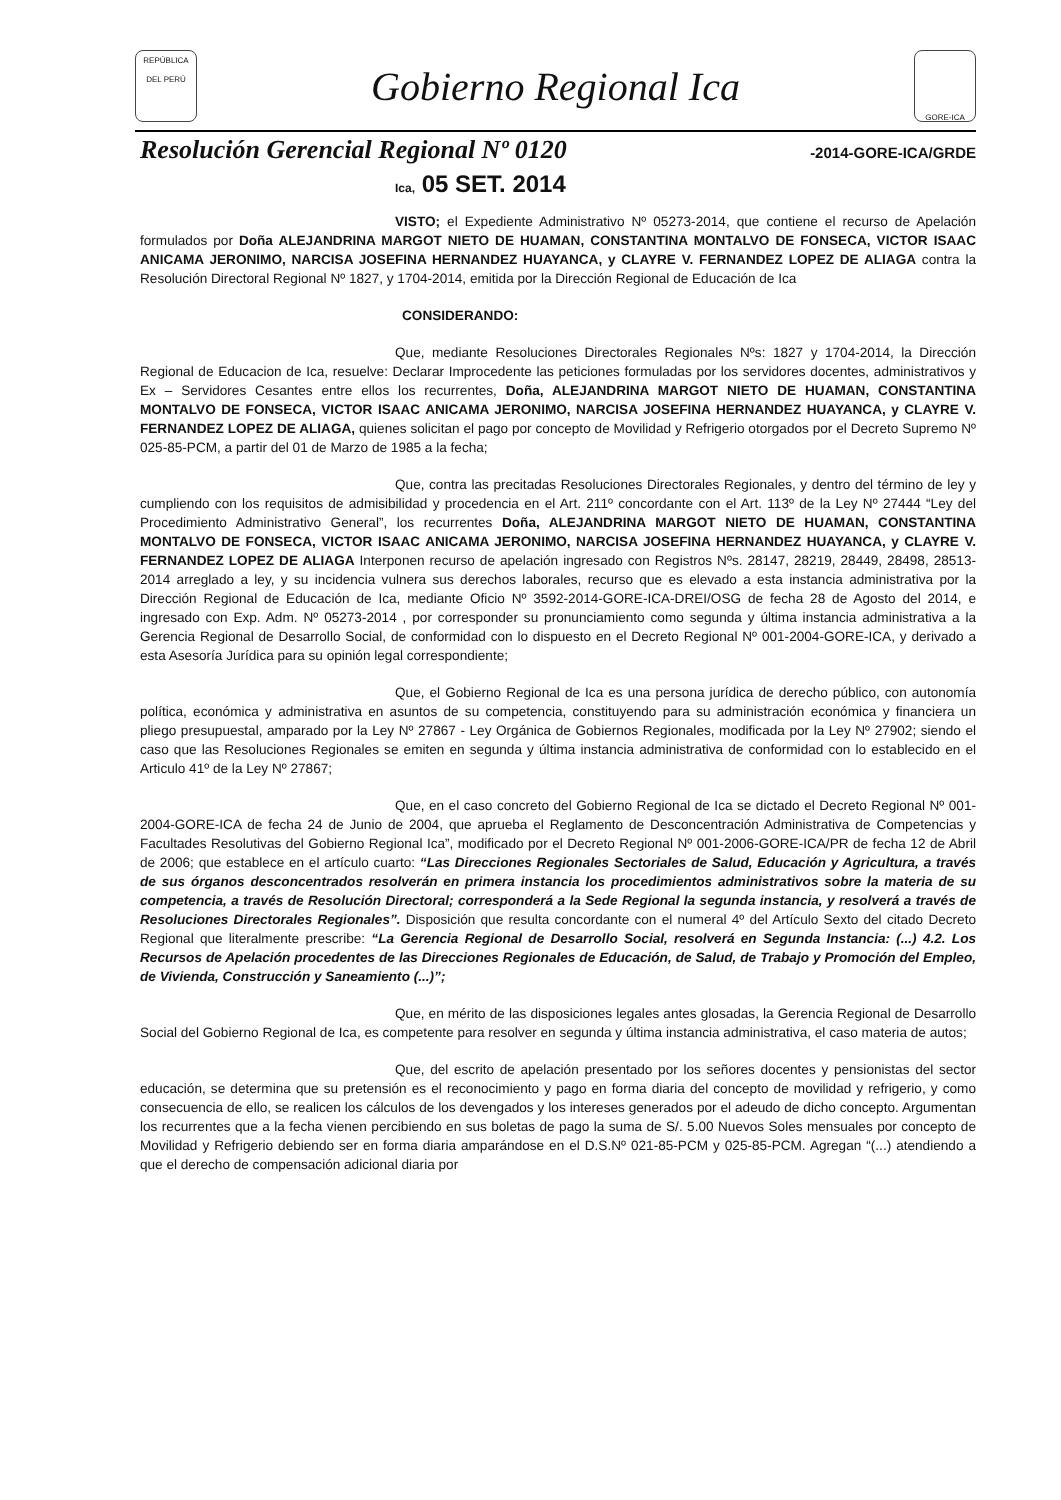REPÚBLICA DEL PERÚ
Gobierno Regional Ica
GORE-ICA
Resolución Gerencial Regional Nº 0120
-2014-GORE-ICA/GRDE
Ica, 05 SET. 2014
VISTO; el Expediente Administrativo Nº 05273-2014, que contiene el recurso de Apelación formulados por Doña ALEJANDRINA MARGOT NIETO DE HUAMAN, CONSTANTINA MONTALVO DE FONSECA, VICTOR ISAAC ANICAMA JERONIMO, NARCISA JOSEFINA HERNANDEZ HUAYANCA, y CLAYRE V. FERNANDEZ LOPEZ DE ALIAGA contra la Resolución Directoral Regional Nº 1827, y 1704-2014, emitida por la Dirección Regional de Educación de Ica
CONSIDERANDO:
Que, mediante Resoluciones Directorales Regionales Nºs: 1827 y 1704-2014, la Dirección Regional de Educacion de Ica, resuelve: Declarar Improcedente las peticiones formuladas por los servidores docentes, administrativos y Ex – Servidores Cesantes entre ellos los recurrentes, Doña, ALEJANDRINA MARGOT NIETO DE HUAMAN, CONSTANTINA MONTALVO DE FONSECA, VICTOR ISAAC ANICAMA JERONIMO, NARCISA JOSEFINA HERNANDEZ HUAYANCA, y CLAYRE V. FERNANDEZ LOPEZ DE ALIAGA, quienes solicitan el pago por concepto de Movilidad y Refrigerio otorgados por el Decreto Supremo Nº 025-85-PCM, a partir del 01 de Marzo de 1985 a la fecha;
Que, contra las precitadas Resoluciones Directorales Regionales, y dentro del término de ley y cumpliendo con los requisitos de admisibilidad y procedencia en el Art. 211º concordante con el Art. 113º de la Ley Nº 27444 “Ley del Procedimiento Administrativo General”, los recurrentes Doña, ALEJANDRINA MARGOT NIETO DE HUAMAN, CONSTANTINA MONTALVO DE FONSECA, VICTOR ISAAC ANICAMA JERONIMO, NARCISA JOSEFINA HERNANDEZ HUAYANCA, y CLAYRE V. FERNANDEZ LOPEZ DE ALIAGA Interponen recurso de apelación ingresado con Registros Nºs. 28147, 28219, 28449, 28498, 28513-2014 arreglado a ley, y su incidencia vulnera sus derechos laborales, recurso que es elevado a esta instancia administrativa por la Dirección Regional de Educación de Ica, mediante Oficio Nº 3592-2014-GORE-ICA-DREI/OSG de fecha 28 de Agosto del 2014, e ingresado con Exp. Adm. Nº 05273-2014 , por corresponder su pronunciamiento como segunda y última instancia administrativa a la Gerencia Regional de Desarrollo Social, de conformidad con lo dispuesto en el Decreto Regional Nº 001-2004-GORE-ICA, y derivado a esta Asesoría Jurídica para su opinión legal correspondiente;
Que, el Gobierno Regional de Ica es una persona jurídica de derecho público, con autonomía política, económica y administrativa en asuntos de su competencia, constituyendo para su administración económica y financiera un pliego presupuestal, amparado por la Ley Nº 27867 - Ley Orgánica de Gobiernos Regionales, modificada por la Ley Nº 27902; siendo el caso que las Resoluciones Regionales se emiten en segunda y última instancia administrativa de conformidad con lo establecido en el Articulo 41º de la Ley Nº 27867;
Que, en el caso concreto del Gobierno Regional de Ica se dictado el Decreto Regional Nº 001-2004-GORE-ICA de fecha 24 de Junio de 2004, que aprueba el Reglamento de Desconcentración Administrativa de Competencias y Facultades Resolutivas del Gobierno Regional Ica”, modificado por el Decreto Regional Nº 001-2006-GORE-ICA/PR de fecha 12 de Abril de 2006; que establece en el artículo cuarto: “Las Direcciones Regionales Sectoriales de Salud, Educación y Agricultura, a través de sus órganos desconcentrados resolverán en primera instancia los procedimientos administrativos sobre la materia de su competencia, a través de Resolución Directoral; corresponderá a la Sede Regional la segunda instancia, y resolverá a través de Resoluciones Directorales Regionales”. Disposición que resulta concordante con el numeral 4º del Artículo Sexto del citado Decreto Regional que literalmente prescribe: “La Gerencia Regional de Desarrollo Social, resolverá en Segunda Instancia: (...) 4.2. Los Recursos de Apelación procedentes de las Direcciones Regionales de Educación, de Salud, de Trabajo y Promoción del Empleo, de Vivienda, Construcción y Saneamiento (...)”;
Que, en mérito de las disposiciones legales antes glosadas, la Gerencia Regional de Desarrollo Social del Gobierno Regional de Ica, es competente para resolver en segunda y última instancia administrativa, el caso materia de autos;
Que, del escrito de apelación presentado por los señores docentes y pensionistas del sector educación, se determina que su pretensión es el reconocimiento y pago en forma diaria del concepto de movilidad y refrigerio, y como consecuencia de ello, se realicen los cálculos de los devengados y los intereses generados por el adeudo de dicho concepto. Argumentan los recurrentes que a la fecha vienen percibiendo en sus boletas de pago la suma de S/. 5.00 Nuevos Soles mensuales por concepto de Movilidad y Refrigerio debiendo ser en forma diaria amparándose en el D.S.Nº 021-85-PCM y 025-85-PCM. Agregan “(...) atendiendo a que el derecho de compensación adicional diaria por